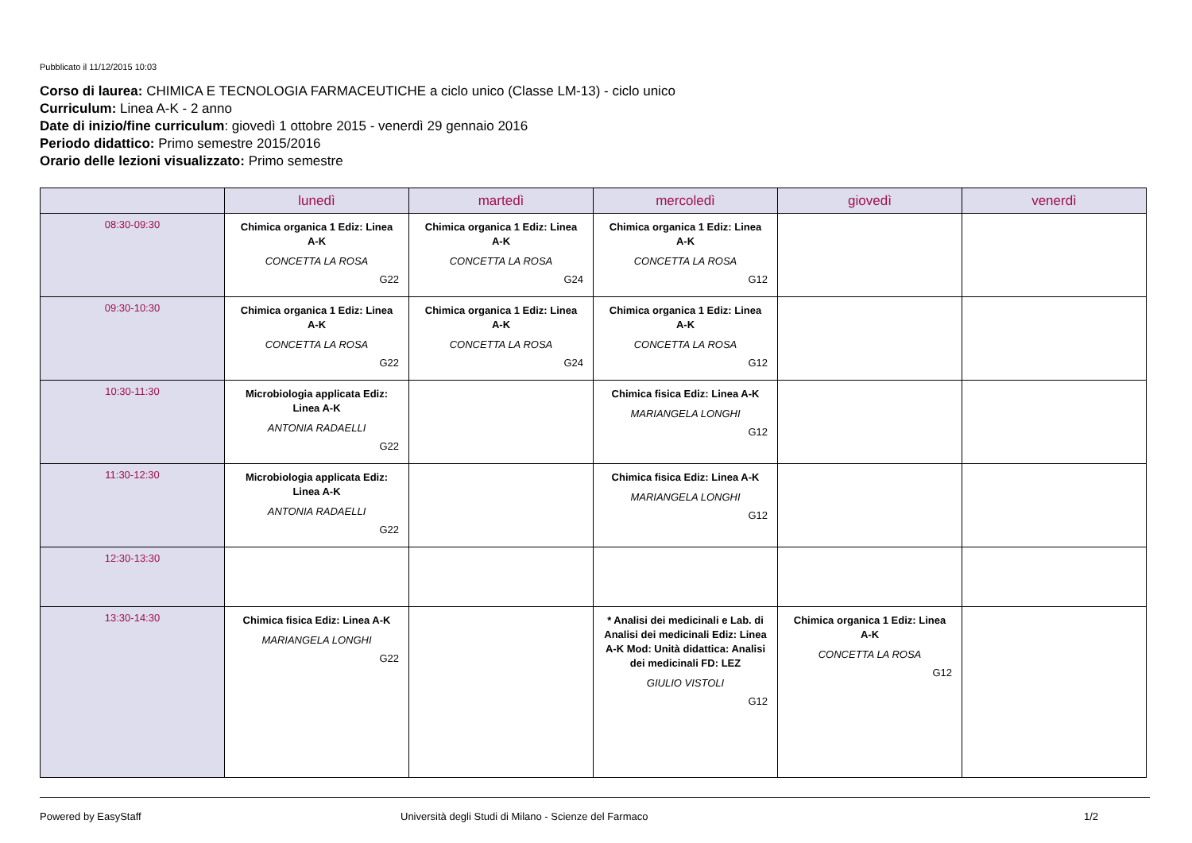Pubblicato il 11/12/2015 10:03
Corso di laurea: CHIMICA E TECNOLOGIA FARMACEUTICHE a ciclo unico (Classe LM-13) - ciclo unico
Curriculum: Linea A-K - 2 anno
Date di inizio/fine curriculum: giovedì 1 ottobre 2015 - venerdì 29 gennaio 2016
Periodo didattico: Primo semestre 2015/2016
Orario delle lezioni visualizzato: Primo semestre
| | lunedì | martedì | mercoledì | giovedì | venerdì |
| --- | --- | --- | --- | --- | --- |
| 08:30-09:30 | Chimica organica 1 Ediz: Linea A-K CONCETTA LA ROSA G22 | Chimica organica 1 Ediz: Linea A-K CONCETTA LA ROSA G24 | Chimica organica 1 Ediz: Linea A-K CONCETTA LA ROSA G12 | | |
| 09:30-10:30 | Chimica organica 1 Ediz: Linea A-K CONCETTA LA ROSA G22 | Chimica organica 1 Ediz: Linea A-K CONCETTA LA ROSA G24 | Chimica organica 1 Ediz: Linea A-K CONCETTA LA ROSA G12 | | |
| 10:30-11:30 | Microbiologia applicata Ediz: Linea A-K ANTONIA RADAELLI G22 | | Chimica fisica Ediz: Linea A-K MARIANGELA LONGHI G12 | | |
| 11:30-12:30 | Microbiologia applicata Ediz: Linea A-K ANTONIA RADAELLI G22 | | Chimica fisica Ediz: Linea A-K MARIANGELA LONGHI G12 | | |
| 12:30-13:30 | | | | | |
| 13:30-14:30 | Chimica fisica Ediz: Linea A-K MARIANGELA LONGHI G22 | | * Analisi dei medicinali e Lab. di Analisi dei medicinali Ediz: Linea A-K Mod: Unità didattica: Analisi dei medicinali FD: LEZ GIULIO VISTOLI G12 | Chimica organica 1 Ediz: Linea A-K CONCETTA LA ROSA G12 | |
Powered by EasyStaff Università degli Studi di Milano - Scienze del Farmaco 1/2